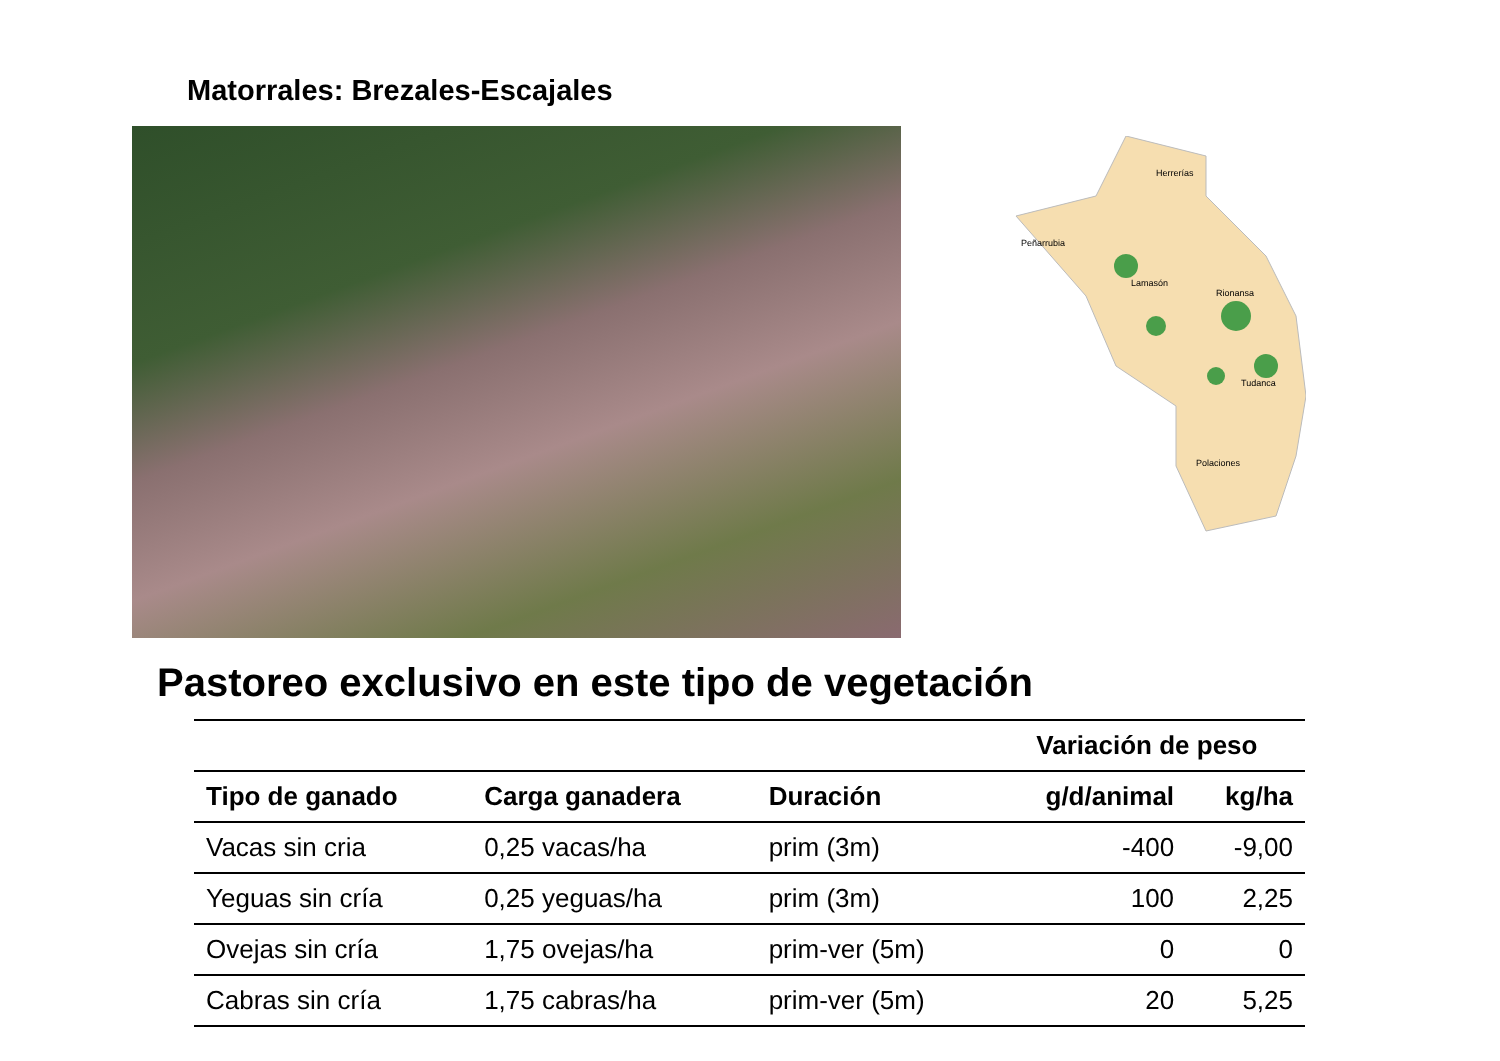Matorrales: Brezales-Escajales
Herrerías
Peñarrubia
Lamasón
Rionansa
Tudanca
Polaciones
Pastoreo exclusivo en este tipo de vegetación
| | | | Variación de peso | |
| --- | --- | --- | --- | --- |
| Tipo de ganado | Carga ganadera | Duración | g/d/animal | kg/ha |
| Vacas sin cria | 0,25 vacas/ha | prim (3m) | -400 | -9,00 |
| Yeguas sin cría | 0,25 yeguas/ha | prim (3m) | 100 | 2,25 |
| Ovejas sin cría | 1,75 ovejas/ha | prim-ver (5m) | 0 | 0 |
| Cabras sin cría | 1,75 cabras/ha | prim-ver (5m) | 20 | 5,25 |